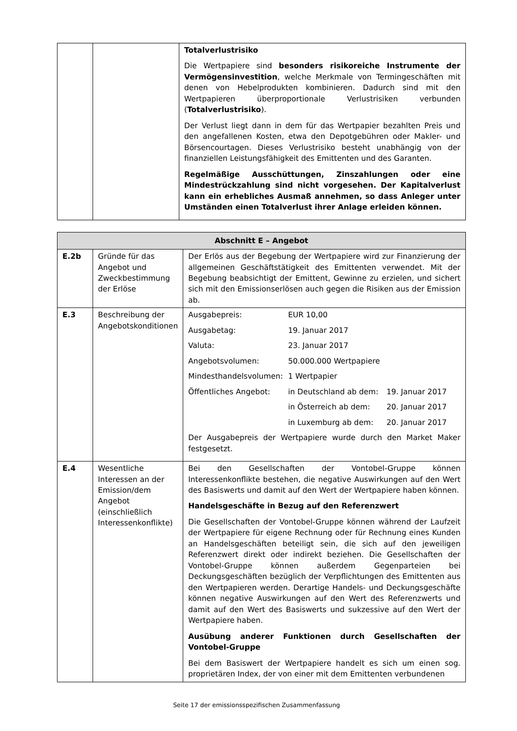| | | Totalverlustrisiko Die Wertpapiere sind besonders risikoreiche Instrumente der Vermögensinvestition , welche Merkmale von Termingeschäften mit denen von Hebelprodukten kombinieren. Dadurch sind mit den Wertpapieren überproportionale Verlustrisiken verbunden ( Totalverlustrisiko ). Der Verlust liegt dann in dem für das Wertpapier bezahlten Preis und den angefallenen Kosten, etwa den Depotgebühren oder Makler- und Börsencourtagen. Dieses Verlustrisiko besteht unabhängig von der finanziellen Leistungsfähigkeit des Emittenten und des Garanten. Regelmäßige Ausschüttungen, Zinszahlungen oder eine Mindestrückzahlung sind nicht vorgesehen. Der Kapitalverlust kann ein erhebliches Ausmaß annehmen, so dass Anleger unter Umständen einen Totalverlust ihrer Anlage erleiden können. |
| Abschnitt E – Angebot | | |
| --- | --- | --- |
| E.2b | Gründe für das Angebot und Zweckbestimmung der Erlöse | Der Erlös aus der Begebung der Wertpapiere wird zur Finanzierung der allgemeinen Geschäftstätigkeit des Emittenten verwendet. Mit der Begebung beabsichtigt der Emittent, Gewinne zu erzielen, und sichert sich mit den Emissionserlösen auch gegen die Risiken aus der Emission ab. |
| E.3 | Beschreibung der Angebotskonditionen | / Ausgabepreis: / EUR 10,00 / / / Ausgabetag: / 19. Januar 2017 / / / Valuta: / 23. Januar 2017 / / / Angebotsvolumen: / 50.000.000 Wertpapiere / / / Mindesthandelsvolumen: / 1 Wertpapier / / / Öffentliches Angebot: / in Deutschland ab dem: / 19. Januar 2017 / / / in Österreich ab dem: / 20. Januar 2017 / / / in Luxemburg ab dem: / 20. Januar 2017 / Der Ausgabepreis der Wertpapiere wurde durch den Market Maker festgesetzt. |
| E.4 | Wesentliche Interessen an der Emission/dem Angebot (einschließlich Interessenkonflikte) | Bei den Gesellschaften der Vontobel-Gruppe können Interessenkonflikte bestehen, die negative Auswirkungen auf den Wert des Basiswerts und damit auf den Wert der Wertpapiere haben können. Handelsgeschäfte in Bezug auf den Referenzwert Die Gesellschaften der Vontobel-Gruppe können während der Laufzeit der Wertpapiere für eigene Rechnung oder für Rechnung eines Kunden an Handelsgeschäften beteiligt sein, die sich auf den jeweiligen Referenzwert direkt oder indirekt beziehen. Die Gesellschaften der Vontobel-Gruppe können außerdem Gegenparteien bei Deckungsgeschäften bezüglich der Verpflichtungen des Emittenten aus den Wertpapieren werden. Derartige Handels- und Deckungsgeschäfte können negative Auswirkungen auf den Wert des Referenzwerts und damit auf den Wert des Basiswerts und sukzessive auf den Wert der Wertpapiere haben. Ausübung anderer Funktionen durch Gesellschaften der Vontobel-Gruppe Bei dem Basiswert der Wertpapiere handelt es sich um einen sog. proprietären Index, der von einer mit dem Emittenten verbundenen |
Seite 17 der emissionsspezifischen Zusammenfassung